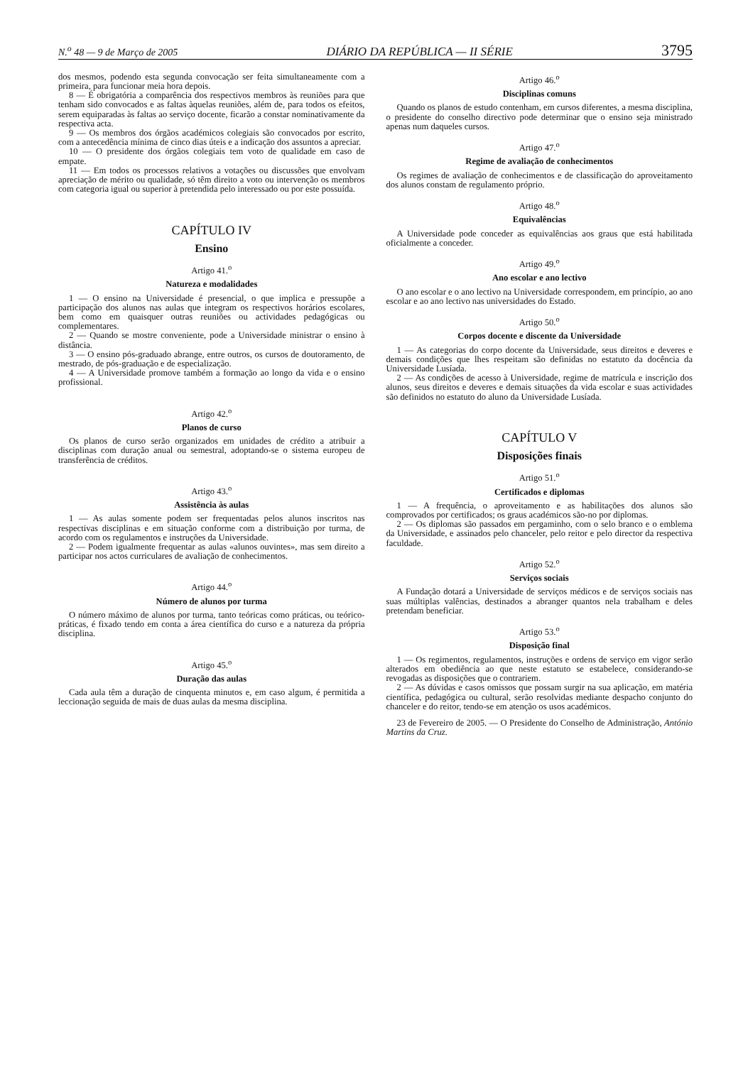N.<sup>o</sup> 48 — 9 de Março de 2005 DIÁRIO DA REPÚBLICA — II SÉRIE 3795
dos mesmos, podendo esta segunda convocação ser feita simultaneamente com a primeira, para funcionar meia hora depois.
8 — É obrigatória a comparência dos respectivos membros às reuniões para que tenham sido convocados e as faltas àquelas reuniões, além de, para todos os efeitos, serem equiparadas às faltas ao serviço docente, ficarão a constar nominativamente da respectiva acta.
9 — Os membros dos órgãos académicos colegiais são convocados por escrito, com a antecedência mínima de cinco dias úteis e a indicação dos assuntos a apreciar.
10 — O presidente dos órgãos colegiais tem voto de qualidade em caso de empate.
11 — Em todos os processos relativos a votações ou discussões que envolvam apreciação de mérito ou qualidade, só têm direito a voto ou intervenção os membros com categoria igual ou superior à pretendida pelo interessado ou por este possuída.
CAPÍTULO IV
Ensino
Artigo 41.<sup>o</sup>
Natureza e modalidades
1 — O ensino na Universidade é presencial, o que implica e pressupõe a participação dos alunos nas aulas que integram os respectivos horários escolares, bem como em quaisquer outras reuniões ou actividades pedagógicas ou complementares.
2 — Quando se mostre conveniente, pode a Universidade ministrar o ensino à distância.
3 — O ensino pós-graduado abrange, entre outros, os cursos de doutoramento, de mestrado, de pós-graduação e de especialização.
4 — A Universidade promove também a formação ao longo da vida e o ensino profissional.
Artigo 42.<sup>o</sup>
Planos de curso
Os planos de curso serão organizados em unidades de crédito a atribuir a disciplinas com duração anual ou semestral, adoptando-se o sistema europeu de transferência de créditos.
Artigo 43.<sup>o</sup>
Assistência às aulas
1 — As aulas somente podem ser frequentadas pelos alunos inscritos nas respectivas disciplinas e em situação conforme com a distribuição por turma, de acordo com os regulamentos e instruções da Universidade.
2 — Podem igualmente frequentar as aulas «alunos ouvintes», mas sem direito a participar nos actos curriculares de avaliação de conhecimentos.
Artigo 44.<sup>o</sup>
Número de alunos por turma
O número máximo de alunos por turma, tanto teóricas como práticas, ou teórico-práticas, é fixado tendo em conta a área científica do curso e a natureza da própria disciplina.
Artigo 45.<sup>o</sup>
Duração das aulas
Cada aula têm a duração de cinquenta minutos e, em caso algum, é permitida a leccionação seguida de mais de duas aulas da mesma disciplina.
Artigo 46.<sup>o</sup>
Disciplinas comuns
Quando os planos de estudo contenham, em cursos diferentes, a mesma disciplina, o presidente do conselho directivo pode determinar que o ensino seja ministrado apenas num daqueles cursos.
Artigo 47.<sup>o</sup>
Regime de avaliação de conhecimentos
Os regimes de avaliação de conhecimentos e de classificação do aproveitamento dos alunos constam de regulamento próprio.
Artigo 48.<sup>o</sup>
Equivalências
A Universidade pode conceder as equivalências aos graus que está habilitada oficialmente a conceder.
Artigo 49.<sup>o</sup>
Ano escolar e ano lectivo
O ano escolar e o ano lectivo na Universidade correspondem, em princípio, ao ano escolar e ao ano lectivo nas universidades do Estado.
Artigo 50.<sup>o</sup>
Corpos docente e discente da Universidade
1 — As categorias do corpo docente da Universidade, seus direitos e deveres e demais condições que lhes respeitam são definidas no estatuto da docência da Universidade Lusíada.
2 — As condições de acesso à Universidade, regime de matrícula e inscrição dos alunos, seus direitos e deveres e demais situações da vida escolar e suas actividades são definidos no estatuto do aluno da Universidade Lusíada.
CAPÍTULO V
Disposições finais
Artigo 51.<sup>o</sup>
Certificados e diplomas
1 — A frequência, o aproveitamento e as habilitações dos alunos são comprovados por certificados; os graus académicos são-no por diplomas.
2 — Os diplomas são passados em pergaminho, com o selo branco e o emblema da Universidade, e assinados pelo chanceler, pelo reitor e pelo director da respectiva faculdade.
Artigo 52.<sup>o</sup>
Serviços sociais
A Fundação dotará a Universidade de serviços médicos e de serviços sociais nas suas múltiplas valências, destinados a abranger quantos nela trabalham e deles pretendam beneficiar.
Artigo 53.<sup>o</sup>
Disposição final
1 — Os regimentos, regulamentos, instruções e ordens de serviço em vigor serão alterados em obediência ao que neste estatuto se estabelece, considerando-se revogadas as disposições que o contrariem.
2 — As dúvidas e casos omissos que possam surgir na sua aplicação, em matéria científica, pedagógica ou cultural, serão resolvidas mediante despacho conjunto do chanceler e do reitor, tendo-se em atenção os usos académicos.
23 de Fevereiro de 2005. — O Presidente do Conselho de Administração, António Martins da Cruz.